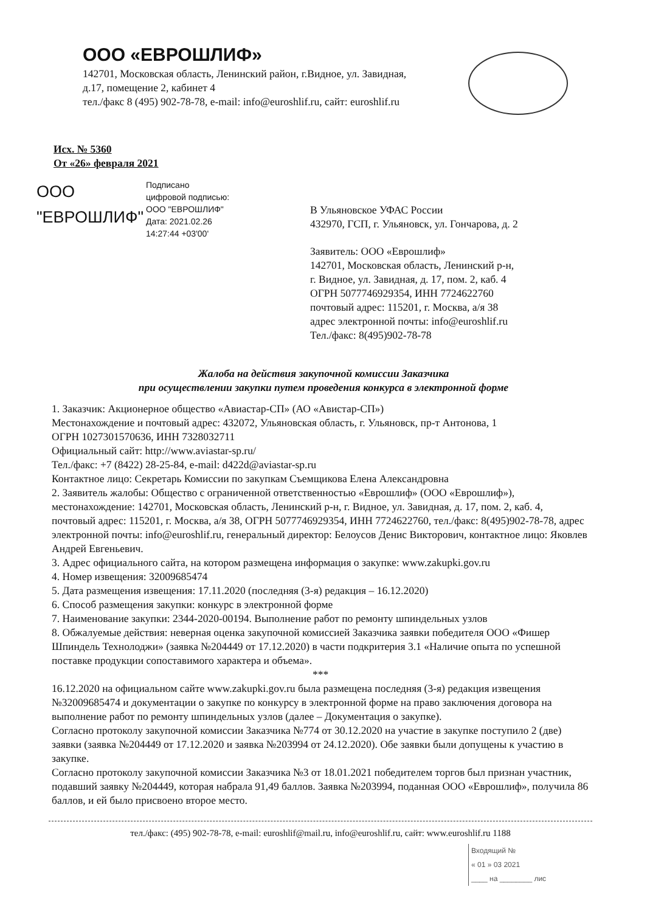ООО «ЕВРОШЛИФ»
142701, Московская область, Ленинский район, г.Видное, ул. Завидная,
д.17, помещение 2, кабинет 4
тел./факс 8 (495) 902-78-78, e-mail: info@euroshlif.ru, сайт: euroshlif.ru
Исх. № 5360
От «26» февраля 2021
ООО "ЕВРОШЛИФ"
Подписано
цифровой подписью:
ООО "ЕВРОШЛИФ"
Дата: 2021.02.26
14:27:44 +03'00'
В Ульяновское УФАС России
432970, ГСП, г. Ульяновск, ул. Гончарова, д. 2
Заявитель: ООО «Еврошлиф»
142701, Московская область, Ленинский р-н,
г. Видное, ул. Завидная, д. 17, пом. 2, каб. 4
ОГРН 5077746929354, ИНН 7724622760
почтовый адрес: 115201, г. Москва, а/я 38
адрес электронной почты: info@euroshlif.ru
Тел./факс: 8(495)902-78-78
Жалоба на действия закупочной комиссии Заказчика
при осуществлении закупки путем проведения конкурса в электронной форме
1. Заказчик: Акционерное общество «Авиастар-СП» (АО «Авистар-СП»)
Местонахождение и почтовый адрес: 432072, Ульяновская область, г. Ульяновск, пр-т Антонова, 1
ОГРН 1027301570636, ИНН 7328032711
Официальный сайт: http://www.aviastar-sp.ru/
Тел./факс: +7 (8422) 28-25-84, e-mail: d422d@aviastar-sp.ru
Контактное лицо: Секретарь Комиссии по закупкам Съемщикова Елена Александровна
2. Заявитель жалобы: Общество с ограниченной ответственностью «Еврошлиф» (ООО «Еврошлиф»), местонахождение: 142701, Московская область, Ленинский р-н, г. Видное, ул. Завидная, д. 17, пом. 2, каб. 4, почтовый адрес: 115201, г. Москва, а/я 38, ОГРН 5077746929354, ИНН 7724622760, тел./факс: 8(495)902-78-78, адрес электронной почты: info@euroshlif.ru, генеральный директор: Белоусов Денис Викторович, контактное лицо: Яковлев Андрей Евгеньевич.
3. Адрес официального сайта, на котором размещена информация о закупке: www.zakupki.gov.ru
4. Номер извещения: 32009685474
5. Дата размещения извещения: 17.11.2020 (последняя (3-я) редакция – 16.12.2020)
6. Способ размещения закупки: конкурс в электронной форме
7. Наименование закупки: 2344-2020-00194. Выполнение работ по ремонту шпиндельных узлов
8. Обжалуемые действия: неверная оценка закупочной комиссией Заказчика заявки победителя ООО «Фишер Шпиндель Технолоджи» (заявка №204449 от 17.12.2020) в части подкритерия 3.1 «Наличие опыта по успешной поставке продукции сопоставимого характера и объема».
***
16.12.2020 на официальном сайте www.zakupki.gov.ru была размещена последняя (3-я) редакция извещения №32009685474 и документации о закупке по конкурсу в электронной форме на право заключения договора на выполнение работ по ремонту шпиндельных узлов (далее – Документация о закупке).
Согласно протоколу закупочной комиссии Заказчика №774 от 30.12.2020 на участие в закупке поступило 2 (две) заявки (заявка №204449 от 17.12.2020 и заявка №203994 от 24.12.2020). Обе заявки были допущены к участию в закупке.
Согласно протоколу закупочной комиссии Заказчика №3 от 18.01.2021 победителем торгов был признан участник, подавший заявку №204449, которая набрала 91,49 баллов. Заявка №203994, поданная ООО «Еврошлиф», получила 86 баллов, и ей было присвоено второе место.
тел./факс: (495) 902-78-78, e-mail: euroshlif@mail.ru, info@euroshlif.ru, сайт: www.euroshlif.ru 1188
Входящий №
« 01 » 03 2021
____ на ________ лис